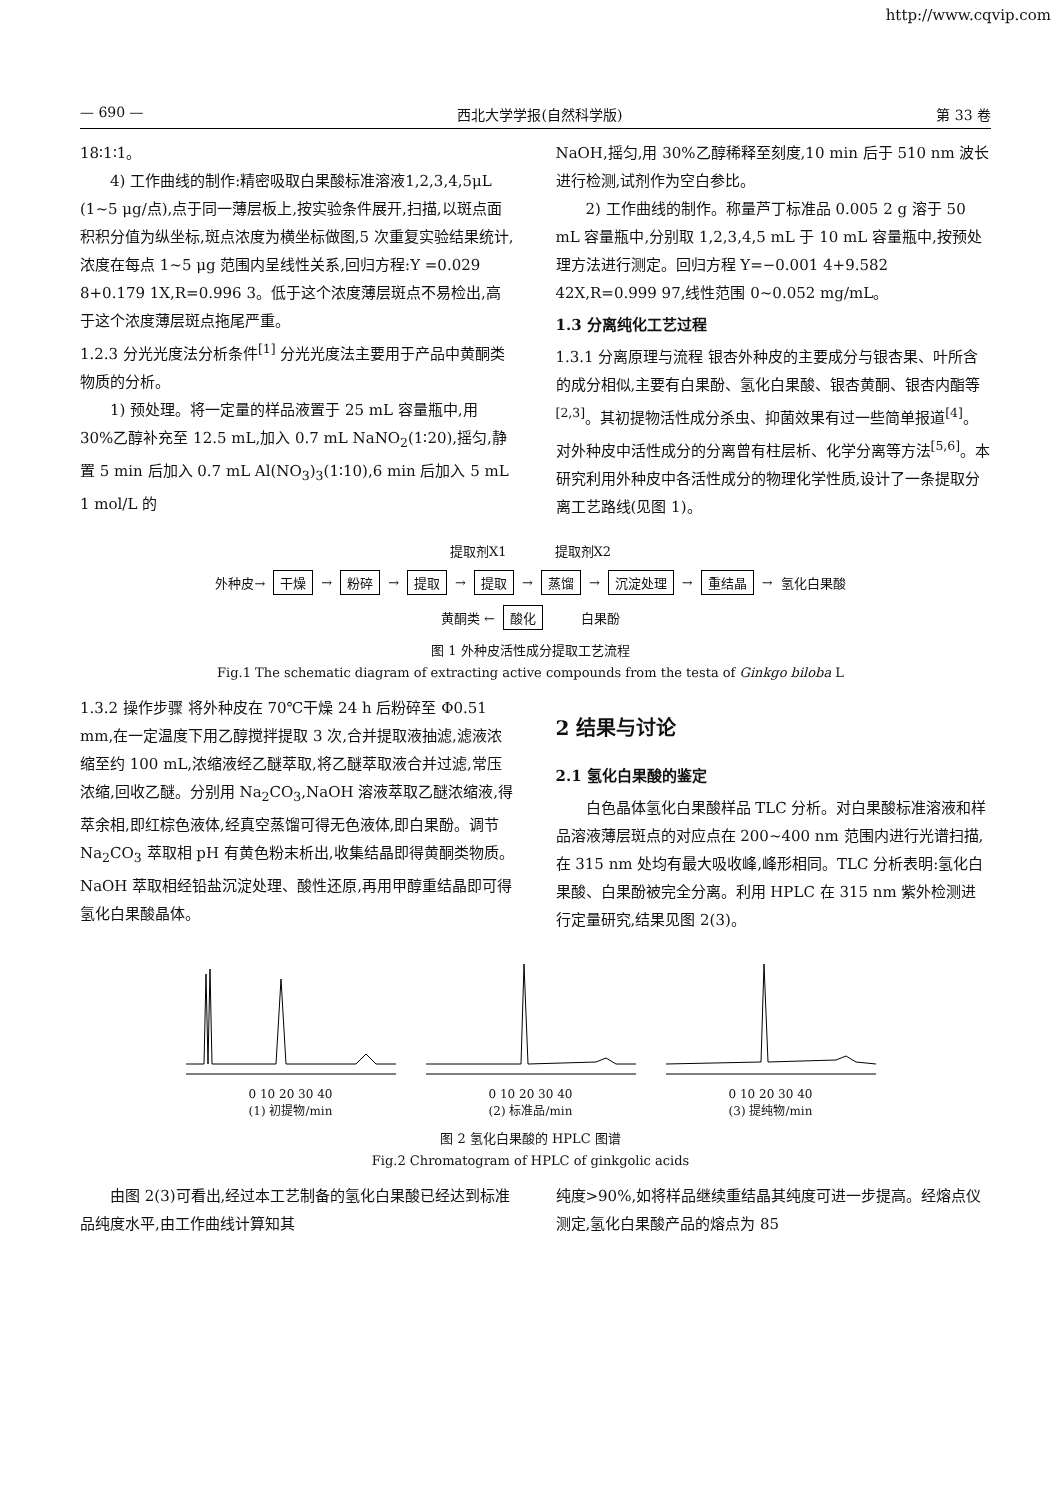http://www.cqvip.com
— 690 — 西北大学学报(自然科学版) 第 33 卷
18∶1∶1。
4) 工作曲线的制作:精密吸取白果酸标准溶液1,2,3,4,5μL (1~5 μg/点),点于同一薄层板上,按实验条件展开,扫描,以斑点面积积分值为纵坐标,斑点浓度为横坐标做图,5 次重复实验结果统计,浓度在每点 1~5 μg 范围内呈线性关系,回归方程:Y =0.029 8+0.179 1X,R=0.996 3。低于这个浓度薄层斑点不易检出,高于这个浓度薄层斑点拖尾严重。
1.2.3 分光光度法分析条件<sup>[1]</sup> 分光光度法主要用于产品中黄酮类物质的分析。
1) 预处理。将一定量的样品液置于 25 mL 容量瓶中,用 30%乙醇补充至 12.5 mL,加入 0.7 mL NaNO<sub>2</sub>(1∶20),摇匀,静置 5 min 后加入 0.7 mL Al(NO<sub>3</sub>)<sub>3</sub>(1∶10),6 min 后加入 5 mL 1 mol/L 的
NaOH,摇匀,用 30%乙醇稀释至刻度,10 min 后于 510 nm 波长进行检测,试剂作为空白参比。
2) 工作曲线的制作。称量芦丁标准品 0.005 2 g 溶于 50 mL 容量瓶中,分别取 1,2,3,4,5 mL 于 10 mL 容量瓶中,按预处理方法进行测定。回归方程 Y=−0.001 4+9.582 42X,R=0.999 97,线性范围 0~0.052 mg/mL。
1.3 分离纯化工艺过程
1.3.1 分离原理与流程 银杏外种皮的主要成分与银杏果、叶所含的成分相似,主要有白果酚、氢化白果酸、银杏黄酮、银杏内酯等<sup>[2,3]</sup>。其初提物活性成分杀虫、抑菌效果有过一些简单报道<sup>[4]</sup>。对外种皮中活性成分的分离曾有柱层析、化学分离等方法<sup>[5,6]</sup>。本研究利用外种皮中各活性成分的物理化学性质,设计了一条提取分离工艺路线(见图 1)。
提取剂X1 提取剂X2
外种皮→ 干燥 → 粉碎 → 提取 → 提取 → 蒸馏 → 沉淀处理 → 重结晶 → 氢化白果酸
黄酮类 ← 酸化 白果酚
图 1 外种皮活性成分提取工艺流程
Fig.1 The schematic diagram of extracting active compounds from the testa of Ginkgo biloba L
1.3.2 操作步骤 将外种皮在 70℃干燥 24 h 后粉碎至 Φ0.51 mm,在一定温度下用乙醇搅拌提取 3 次,合并提取液抽滤,滤液浓缩至约 100 mL,浓缩液经乙醚萃取,将乙醚萃取液合并过滤,常压浓缩,回收乙醚。分别用 Na<sub>2</sub>CO<sub>3</sub>,NaOH 溶液萃取乙醚浓缩液,得萃余相,即红棕色液体,经真空蒸馏可得无色液体,即白果酚。调节 Na<sub>2</sub>CO<sub>3</sub> 萃取相 pH 有黄色粉末析出,收集结晶即得黄酮类物质。NaOH 萃取相经铅盐沉淀处理、酸性还原,再用甲醇重结晶即可得氢化白果酸晶体。
2 结果与讨论
2.1 氢化白果酸的鉴定
白色晶体氢化白果酸样品 TLC 分析。对白果酸标准溶液和样品溶液薄层斑点的对应点在 200~400 nm 范围内进行光谱扫描,在 315 nm 处均有最大吸收峰,峰形相同。TLC 分析表明:氢化白果酸、白果酚被完全分离。利用 HPLC 在 315 nm 紫外检测进行定量研究,结果见图 2(3)。
0 10 20 30 40
(1) 初提物/min
0 10 20 30 40
(2) 标准品/min
0 10 20 30 40
(3) 提纯物/min
图 2 氢化白果酸的 HPLC 图谱
Fig.2 Chromatogram of HPLC of ginkgolic acids
由图 2(3)可看出,经过本工艺制备的氢化白果酸已经达到标准品纯度水平,由工作曲线计算知其
纯度>90%,如将样品继续重结晶其纯度可进一步提高。经熔点仪测定,氢化白果酸产品的熔点为 85